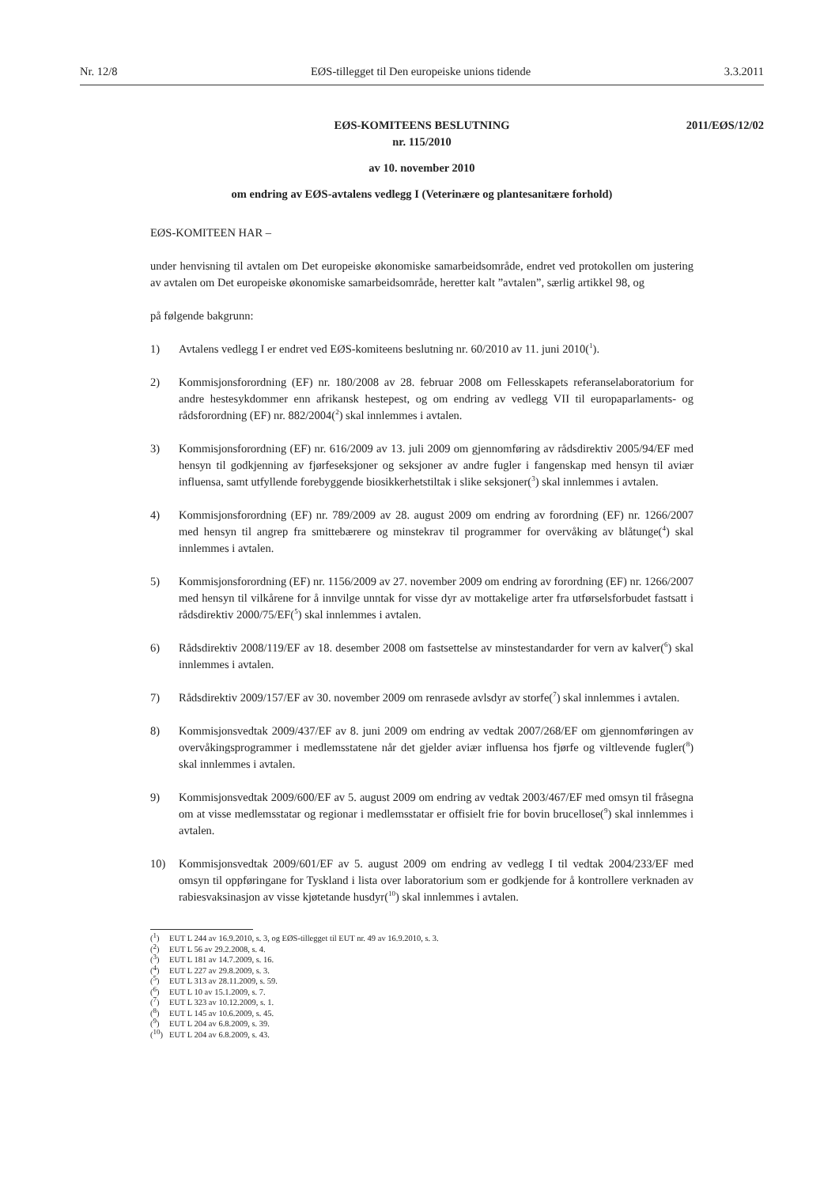Nr. 12/8 EØS-tillegget til Den europeiske unions tidende 3.3.2011
2011/EØS/12/02 EØS-KOMITEENS BESLUTNING
nr. 115/2010
av 10. november 2010
om endring av EØS-avtalens vedlegg I (Veterinære og plantesanitære forhold)
EØS-KOMITEEN HAR –
under henvisning til avtalen om Det europeiske økonomiske samarbeidsområde, endret ved protokollen om justering av avtalen om Det europeiske økonomiske samarbeidsområde, heretter kalt ”avtalen”, særlig artikkel 98, og
på følgende bakgrunn:
1) Avtalens vedlegg I er endret ved EØS-komiteens beslutning nr. 60/2010 av 11. juni 2010(<sup>1</sup>).
2) Kommisjonsforordning (EF) nr. 180/2008 av 28. februar 2008 om Fellesskapets referanselaboratorium for andre hestesykdommer enn afrikansk hestepest, og om endring av vedlegg VII til europaparlaments- og rådsforordning (EF) nr. 882/2004(<sup>2</sup>) skal innlemmes i avtalen.
3) Kommisjonsforordning (EF) nr. 616/2009 av 13. juli 2009 om gjennomføring av rådsdirektiv 2005/94/EF med hensyn til godkjenning av fjørfeseksjoner og seksjoner av andre fugler i fangenskap med hensyn til aviær influensa, samt utfyllende forebyggende biosikkerhetstiltak i slike seksjoner(<sup>3</sup>) skal innlemmes i avtalen.
4) Kommisjonsforordning (EF) nr. 789/2009 av 28. august 2009 om endring av forordning (EF) nr. 1266/2007 med hensyn til angrep fra smittebærere og minstekrav til programmer for overvåking av blåtunge(<sup>4</sup>) skal innlemmes i avtalen.
5) Kommisjonsforordning (EF) nr. 1156/2009 av 27. november 2009 om endring av forordning (EF) nr. 1266/2007 med hensyn til vilkårene for å innvilge unntak for visse dyr av mottakelige arter fra utførselsforbudet fastsatt i rådsdirektiv 2000/75/EF(<sup>5</sup>) skal innlemmes i avtalen.
6) Rådsdirektiv 2008/119/EF av 18. desember 2008 om fastsettelse av minstestandarder for vern av kalver(<sup>6</sup>) skal innlemmes i avtalen.
7) Rådsdirektiv 2009/157/EF av 30. november 2009 om renrasede avlsdyr av storfe(<sup>7</sup>) skal innlemmes i avtalen.
8) Kommisjonsvedtak 2009/437/EF av 8. juni 2009 om endring av vedtak 2007/268/EF om gjennomføringen av overvåkingsprogrammer i medlemsstatene når det gjelder aviær influensa hos fjørfe og viltlevende fugler(<sup>8</sup>) skal innlemmes i avtalen.
9) Kommisjonsvedtak 2009/600/EF av 5. august 2009 om endring av vedtak 2003/467/EF med omsyn til fråsegna om at visse medlemsstatar og regionar i medlemsstatar er offisielt frie for bovin brucellose(<sup>9</sup>) skal innlemmes i avtalen.
10) Kommisjonsvedtak 2009/601/EF av 5. august 2009 om endring av vedlegg I til vedtak 2004/233/EF med omsyn til oppføringane for Tyskland i lista over laboratorium som er godkjende for å kontrollere verknaden av rabiesvaksinasjon av visse kjøtetande husdyr(<sup>10</sup>) skal innlemmes i avtalen.
(<sup>1</sup>) EUT L 244 av 16.9.2010, s. 3, og EØS-tillegget til EUT nr. 49 av 16.9.2010, s. 3.
(<sup>2</sup>) EUT L 56 av 29.2.2008, s. 4.
(<sup>3</sup>) EUT L 181 av 14.7.2009, s. 16.
(<sup>4</sup>) EUT L 227 av 29.8.2009, s. 3.
(<sup>5</sup>) EUT L 313 av 28.11.2009, s. 59.
(<sup>6</sup>) EUT L 10 av 15.1.2009, s. 7.
(<sup>7</sup>) EUT L 323 av 10.12.2009, s. 1.
(<sup>8</sup>) EUT L 145 av 10.6.2009, s. 45.
(<sup>9</sup>) EUT L 204 av 6.8.2009, s. 39.
(<sup>10</sup>) EUT L 204 av 6.8.2009, s. 43.